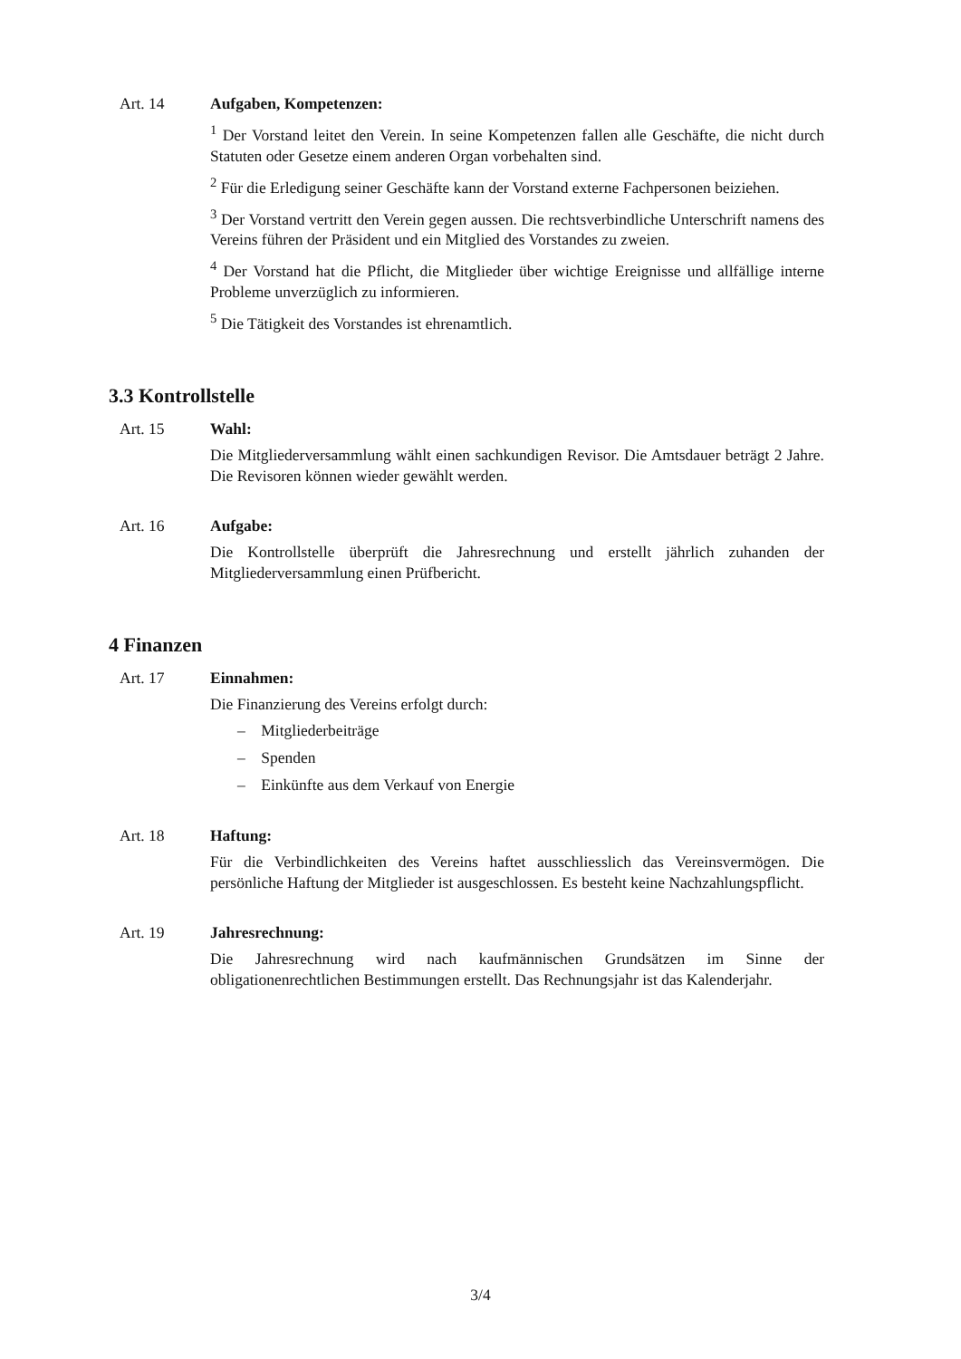Art. 14 Aufgaben, Kompetenzen:
<sup>1</sup> Der Vorstand leitet den Verein. In seine Kompetenzen fallen alle Geschäfte, die nicht durch Statuten oder Gesetze einem anderen Organ vorbehalten sind.
<sup>2</sup> Für die Erledigung seiner Geschäfte kann der Vorstand externe Fachpersonen beiziehen.
<sup>3</sup> Der Vorstand vertritt den Verein gegen aussen. Die rechtsverbindliche Unterschrift namens des Vereins führen der Präsident und ein Mitglied des Vorstandes zu zweien.
<sup>4</sup> Der Vorstand hat die Pflicht, die Mitglieder über wichtige Ereignisse und allfällige interne Probleme unverzüglich zu informieren.
<sup>5</sup> Die Tätigkeit des Vorstandes ist ehrenamtlich.
3.3 Kontrollstelle
Art. 15 Wahl:
Die Mitgliederversammlung wählt einen sachkundigen Revisor. Die Amtsdauer beträgt 2 Jahre. Die Revisoren können wieder gewählt werden.
Art. 16 Aufgabe:
Die Kontrollstelle überprüft die Jahresrechnung und erstellt jährlich zuhanden der Mitgliederversammlung einen Prüfbericht.
4 Finanzen
Art. 17 Einnahmen:
Die Finanzierung des Vereins erfolgt durch:
– Mitgliederbeiträge
– Spenden
– Einkünfte aus dem Verkauf von Energie
Art. 18 Haftung:
Für die Verbindlichkeiten des Vereins haftet ausschliesslich das Vereinsvermögen. Die persönliche Haftung der Mitglieder ist ausgeschlossen. Es besteht keine Nachzahlungspflicht.
Art. 19 Jahresrechnung:
Die Jahresrechnung wird nach kaufmännischen Grundsätzen im Sinne der obligationenrechtlichen Bestimmungen erstellt. Das Rechnungsjahr ist das Kalenderjahr.
3/4